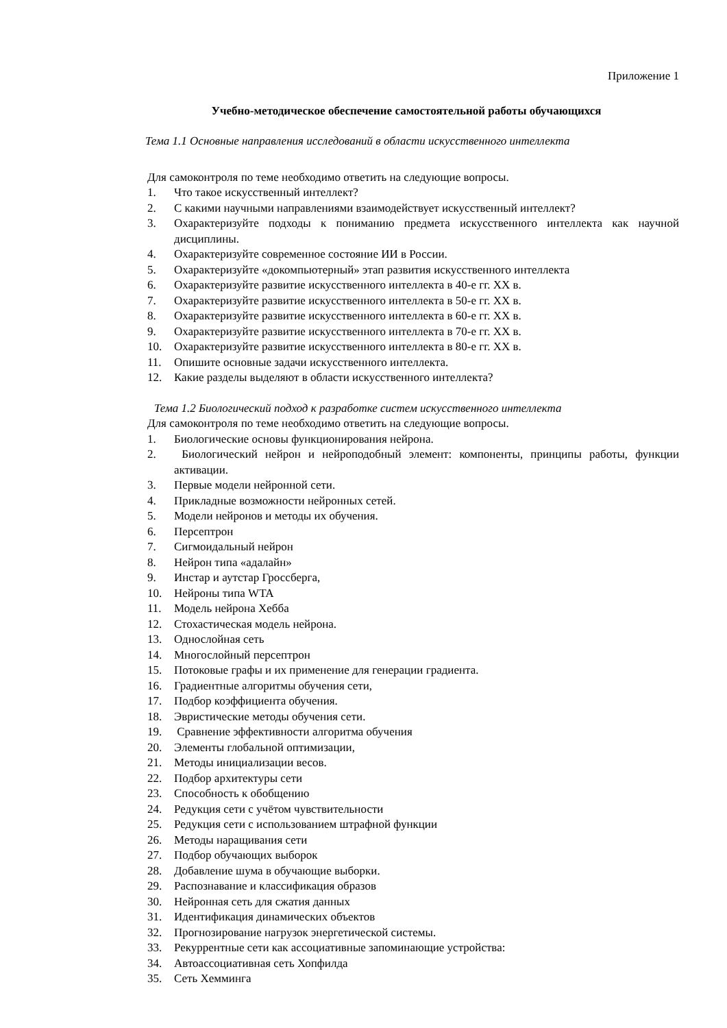Приложение 1
Учебно-методическое обеспечение самостоятельной работы обучающихся
Тема 1.1 Основные направления исследований в области искусственного интеллекта
Для самоконтроля по теме необходимо ответить на следующие вопросы.
1. Что такое искусственный интеллект?
2. С какими научными направлениями взаимодействует искусственный интеллект?
3. Охарактеризуйте подходы к пониманию предмета искусственного интеллекта как научной дисциплины.
4. Охарактеризуйте современное состояние ИИ в России.
5. Охарактеризуйте «докомпьютерный» этап развития искусственного интеллекта
6. Охарактеризуйте развитие искусственного интеллекта в 40-е гг. XX в.
7. Охарактеризуйте развитие искусственного интеллекта в 50-е гг. XX в.
8. Охарактеризуйте развитие искусственного интеллекта в 60-е гг. XX в.
9. Охарактеризуйте развитие искусственного интеллекта в 70-е гг. XX в.
10. Охарактеризуйте развитие искусственного интеллекта в 80-е гг. XX в.
11. Опишите основные задачи искусственного интеллекта.
12. Какие разделы выделяют в области искусственного интеллекта?
Тема 1.2 Биологический подход к разработке систем искусственного интеллекта
Для самоконтроля по теме необходимо ответить на следующие вопросы.
1. Биологические основы функционирования нейрона.
2. Биологический нейрон и нейроподобный элемент: компоненты, принципы работы, функции активации.
3. Первые модели нейронной сети.
4. Прикладные возможности нейронных сетей.
5. Модели нейронов и методы их обучения.
6. Персептрон
7. Сигмоидальный нейрон
8. Нейрон типа «адалайн»
9. Инстар и аутстар Гроссберга,
10. Нейроны типа WTA
11. Модель нейрона Хебба
12. Стохастическая модель нейрона.
13. Однослойная сеть
14. Многослойный персептрон
15. Потоковые графы и их применение для генерации градиента.
16. Градиентные алгоритмы обучения сети,
17. Подбор коэффициента обучения.
18. Эвристические методы обучения сети.
19. Сравнение эффективности алгоритма обучения
20. Элементы глобальной оптимизации,
21. Методы инициализации весов.
22. Подбор архитектуры сети
23. Способность к обобщению
24. Редукция сети с учётом чувствительности
25. Редукция сети с использованием штрафной функции
26. Методы наращивания сети
27. Подбор обучающих выборок
28. Добавление шума в обучающие выборки.
29. Распознавание и классификация образов
30. Нейронная сеть для сжатия данных
31. Идентификация динамических объектов
32. Прогнозирование нагрузок энергетической системы.
33. Рекуррентные сети как ассоциативные запоминающие устройства:
34. Автоассоциативная сеть Хопфилда
35. Сеть Хемминга